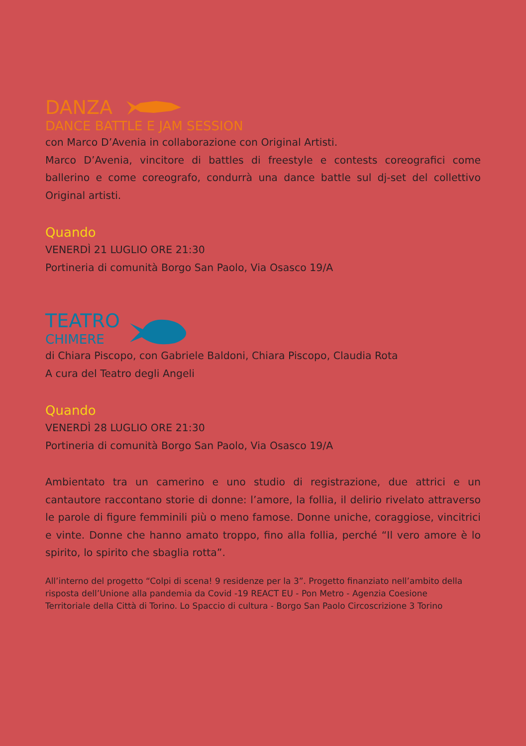DANZA
DANCE BATTLE E JAM SESSION
con Marco D’Avenia in collaborazione con Original Artisti.
Marco D’Avenia, vincitore di battles di freestyle e contests coreografici come ballerino e come coreografo, condurrà una dance battle sul dj-set del collettivo Original artisti.
Quando
VENERDÌ 21 LUGLIO ORE 21:30
Portineria di comunità Borgo San Paolo, Via Osasco 19/A
TEATRO
CHIMERE
di Chiara Piscopo, con Gabriele Baldoni, Chiara Piscopo, Claudia Rota
A cura del Teatro degli Angeli
Quando
VENERDÌ 28 LUGLIO ORE 21:30
Portineria di comunità Borgo San Paolo, Via Osasco 19/A
Ambientato tra un camerino e uno studio di registrazione, due attrici e un cantautore raccontano storie di donne: l’amore, la follia, il delirio rivelato attraverso le parole di figure femminili più o meno famose. Donne uniche, coraggiose, vincitrici e vinte. Donne che hanno amato troppo, fino alla follia, perché “Il vero amore è lo spirito, lo spirito che sbaglia rotta”.
All’interno del progetto “Colpi di scena! 9 residenze per la 3”. Progetto finanziato nell’ambito della risposta dell’Unione alla pandemia da Covid -19 REACT EU - Pon Metro - Agenzia Coesione
Territoriale della Città di Torino. Lo Spaccio di cultura - Borgo San Paolo Circoscrizione 3 Torino